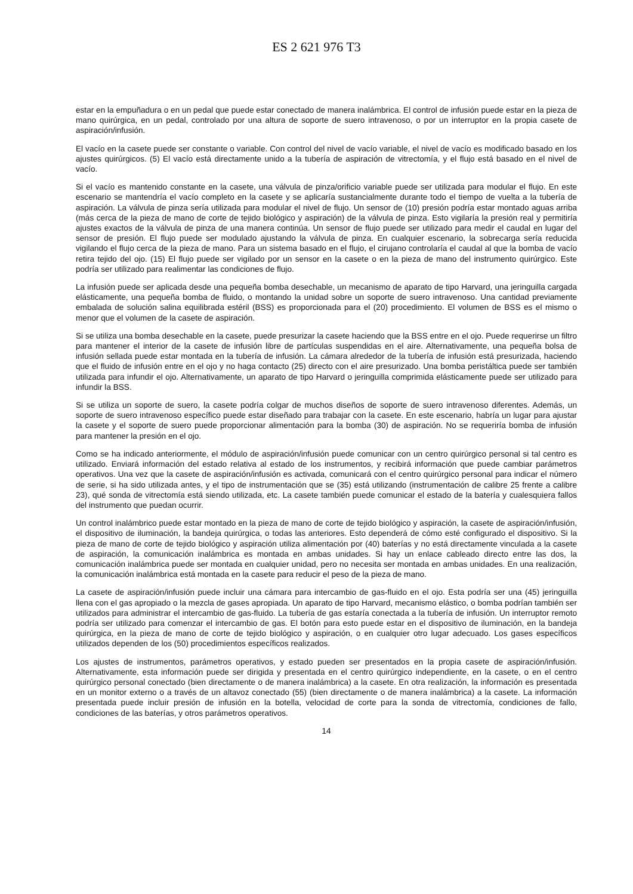ES 2 621 976 T3
estar en la empuñadura o en un pedal que puede estar conectado de manera inalámbrica. El control de infusión puede estar en la pieza de mano quirúrgica, en un pedal, controlado por una altura de soporte de suero intravenoso, o por un interruptor en la propia casete de aspiración/infusión.
El vacío en la casete puede ser constante o variable. Con control del nivel de vacío variable, el nivel de vacío es 5modificado basado en los ajustes quirúrgicos. (5) El vacío está directamente unido a la tubería de aspiración de vitrectomía, y el flujo está basado en el nivel de vacío.
Si el vacío es mantenido constante en la casete, una válvula de pinza/orificio variable puede ser utilizada para modular el flujo. En este escenario se mantendría el vacío completo en la casete y se aplicaría sustancialmente durante todo el tiempo de vuelta a la tubería de aspiración. La válvula de pinza sería utilizada para modular el nivel de flujo. Un sensor de (10) presión podría estar montado aguas arriba (más cerca de la pieza de mano de corte de tejido biológico y aspiración) de la válvula de pinza. Esto vigilaría la presión real y permitiría ajustes exactos de la válvula de pinza de una manera continúa. Un sensor de flujo puede ser utilizado para medir el caudal en lugar del sensor de presión. El flujo puede ser modulado ajustando la válvula de pinza. En cualquier escenario, la sobrecarga sería reducida vigilando el flujo cerca de la pieza de mano. Para un sistema basado en el flujo, el cirujano controlaría el caudal al que la bomba de vacío retira tejido del ojo. (15) El flujo puede ser vigilado por un sensor en la casete o en la pieza de mano del instrumento quirúrgico. Este podría ser utilizado para realimentar las condiciones de flujo.
La infusión puede ser aplicada desde una pequeña bomba desechable, un mecanismo de aparato de tipo Harvard, una jeringuilla cargada elásticamente, una pequeña bomba de fluido, o montando la unidad sobre un soporte de suero intravenoso. Una cantidad previamente embalada de solución salina equilibrada estéril (BSS) es proporcionada para el (20) procedimiento. El volumen de BSS es el mismo o menor que el volumen de la casete de aspiración.
Si se utiliza una bomba desechable en la casete, puede presurizar la casete haciendo que la BSS entre en el ojo. Puede requerirse un filtro para mantener el interior de la casete de infusión libre de partículas suspendidas en el aire. Alternativamente, una pequeña bolsa de infusión sellada puede estar montada en la tubería de infusión. La cámara alrededor de la tubería de infusión está presurizada, haciendo que el fluido de infusión entre en el ojo y no haga contacto (25) directo con el aire presurizado. Una bomba peristáltica puede ser también utilizada para infundir el ojo. Alternativamente, un aparato de tipo Harvard o jeringuilla comprimida elásticamente puede ser utilizado para infundir la BSS.
Si se utiliza un soporte de suero, la casete podría colgar de muchos diseños de soporte de suero intravenoso diferentes. Además, un soporte de suero intravenoso específico puede estar diseñado para trabajar con la casete. En este escenario, habría un lugar para ajustar la casete y el soporte de suero puede proporcionar alimentación para la bomba (30) de aspiración. No se requeriría bomba de infusión para mantener la presión en el ojo.
Como se ha indicado anteriormente, el módulo de aspiración/infusión puede comunicar con un centro quirúrgico personal si tal centro es utilizado. Enviará información del estado relativa al estado de los instrumentos, y recibirá información que puede cambiar parámetros operativos. Una vez que la casete de aspiración/infusión es activada, comunicará con el centro quirúrgico personal para indicar el número de serie, si ha sido utilizada antes, y el tipo de instrumentación que se (35) está utilizando (instrumentación de calibre 25 frente a calibre 23), qué sonda de vitrectomía está siendo utilizada, etc. La casete también puede comunicar el estado de la batería y cualesquiera fallos del instrumento que puedan ocurrir.
Un control inalámbrico puede estar montado en la pieza de mano de corte de tejido biológico y aspiración, la casete de aspiración/infusión, el dispositivo de iluminación, la bandeja quirúrgica, o todas las anteriores. Esto dependerá de cómo esté configurado el dispositivo. Si la pieza de mano de corte de tejido biológico y aspiración utiliza alimentación por (40) baterías y no está directamente vinculada a la casete de aspiración, la comunicación inalámbrica es montada en ambas unidades. Si hay un enlace cableado directo entre las dos, la comunicación inalámbrica puede ser montada en cualquier unidad, pero no necesita ser montada en ambas unidades. En una realización, la comunicación inalámbrica está montada en la casete para reducir el peso de la pieza de mano.
La casete de aspiración/infusión puede incluir una cámara para intercambio de gas-fluido en el ojo. Esta podría ser una (45) jeringuilla llena con el gas apropiado o la mezcla de gases apropiada. Un aparato de tipo Harvard, mecanismo elástico, o bomba podrían también ser utilizados para administrar el intercambio de gas-fluido. La tubería de gas estaría conectada a la tubería de infusión. Un interruptor remoto podría ser utilizado para comenzar el intercambio de gas. El botón para esto puede estar en el dispositivo de iluminación, en la bandeja quirúrgica, en la pieza de mano de corte de tejido biológico y aspiración, o en cualquier otro lugar adecuado. Los gases específicos utilizados dependen de los (50) procedimientos específicos realizados.
Los ajustes de instrumentos, parámetros operativos, y estado pueden ser presentados en la propia casete de aspiración/infusión. Alternativamente, esta información puede ser dirigida y presentada en el centro quirúrgico independiente, en la casete, o en el centro quirúrgico personal conectado (bien directamente o de manera inalámbrica) a la casete. En otra realización, la información es presentada en un monitor externo o a través de un altavoz conectado (55) (bien directamente o de manera inalámbrica) a la casete. La información presentada puede incluir presión de infusión en la botella, velocidad de corte para la sonda de vitrectomía, condiciones de fallo, condiciones de las baterías, y otros parámetros operativos.
14